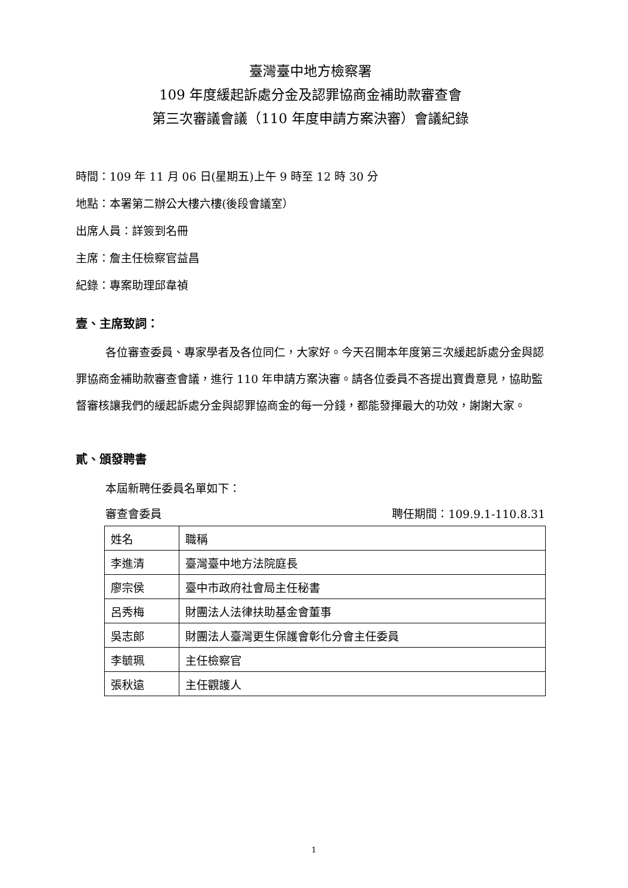臺灣臺中地方檢察署
109 年度緩起訴處分金及認罪協商金補助款審查會
第三次審議會議（110 年度申請方案決審）會議紀錄
時間：109 年 11 月 06 日(星期五)上午 9 時至 12 時 30 分
地點：本署第二辦公大樓六樓(後段會議室）
出席人員：詳簽到名冊
主席：詹主任檢察官益昌
紀錄：專案助理邱韋禎
壹、主席致詞：
各位審查委員、專家學者及各位同仁，大家好。今天召開本年度第三次緩起訴處分金與認罪協商金補助款審查會議，進行 110 年申請方案決審。請各位委員不吝提出寶貴意見，協助監督審核讓我們的緩起訴處分金與認罪協商金的每一分錢，都能發揮最大的功效，謝謝大家。
貳、頒發聘書
本屆新聘任委員名單如下：
審查會委員 聘任期間：109.9.1-110.8.31
| 姓名 | 職稱 |
| 李進清 | 臺灣臺中地方法院庭長 |
| 廖宗侯 | 臺中市政府社會局主任秘書 |
| 呂秀梅 | 財團法人法律扶助基金會董事 |
| 吳志郎 | 財團法人臺灣更生保護會彰化分會主任委員 |
| 李毓珮 | 主任檢察官 |
| 張秋遠 | 主任觀護人 |
1